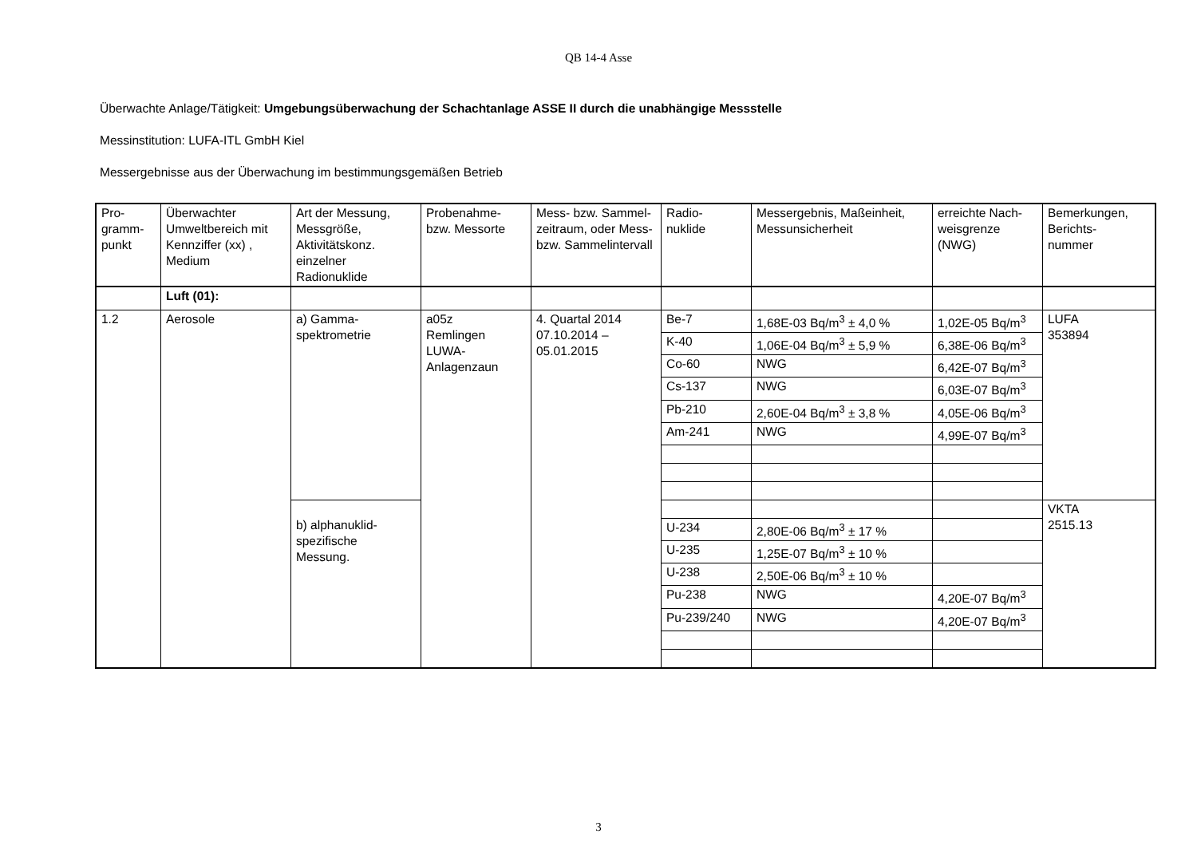QB 14-4 Asse
Überwachte Anlage/Tätigkeit: Umgebungsüberwachung der Schachtanlage ASSE II durch die unabhängige Messstelle
Messinstitution: LUFA-ITL GmbH Kiel
Messergebnisse aus der Überwachung im bestimmungsgemäßen Betrieb
| Pro- gramm- punkt | Überwachter Umweltbereich mit Kennziffer (xx) , Medium | Art der Messung, Messgröße, Aktivitätskonz. einzelner Radionuklide | Probenahme- bzw. Messorte | Mess- bzw. Sammel-zeitraum, oder Mess- bzw. Sammelintervall | Radio- nuklide | Messergebnis, Maßeinheit, Messunsicherheit | erreichte Nach-weisgrenze (NWG) | Bemerkungen, Berichts- nummer |
| | Luft (01): | | | | | | | |
| 1.2 | Aerosole | a) Gamma- spektrometrie | a05z Remlingen LUWA- Anlagenzaun | 4. Quartal 2014 07.10.2014 – 05.01.2015 | Be-7 | 1,68E-03 Bq/m<sup>3</sup> ± 4,0 % | 1,02E-05 Bq/m<sup>3</sup> | LUFA 353894 |
| | | | | | K-40 | 1,06E-04 Bq/m<sup>3</sup> ± 5,9 % | 6,38E-06 Bq/m<sup>3</sup> | |
| | | | | | Co-60 | NWG | 6,42E-07 Bq/m<sup>3</sup> | |
| | | | | | Cs-137 | NWG | 6,03E-07 Bq/m<sup>3</sup> | |
| | | | | | Pb-210 | 2,60E-04 Bq/m<sup>3</sup> ± 3,8 % | 4,05E-06 Bq/m<sup>3</sup> | |
| | | | | | Am-241 | NWG | 4,99E-07 Bq/m<sup>3</sup> | |
| | | b) alphanuklid- spezifische Messung. | | | | | | VKTA 2515.13 |
| | | | | | U-234 | 2,80E-06 Bq/m<sup>3</sup> ± 17 % | | |
| | | | | | U-235 | 1,25E-07 Bq/m<sup>3</sup> ± 10 % | | |
| | | | | | U-238 | 2,50E-06 Bq/m<sup>3</sup> ± 10 % | | |
| | | | | | Pu-238 | NWG | 4,20E-07 Bq/m<sup>3</sup> | |
| | | | | | Pu-239/240 | NWG | 4,20E-07 Bq/m<sup>3</sup> | |
3